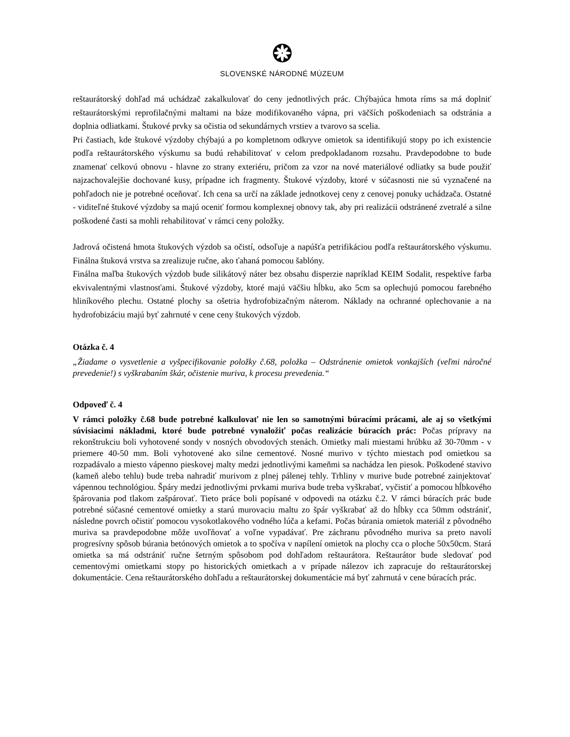SLOVENSKÉ NÁRODNÉ MÚZEUM
reštaurátorský dohľad má uchádzač zakalkulovať do ceny jednotlivých prác. Chýbajúca hmota ríms sa má doplniť reštaurátorskými reprofilačnými maltami na báze modifikovaného vápna, pri väčších poškodeniach sa odstránia a doplnia odliatkami. Štukové prvky sa očistia od sekundárnych vrstiev a tvarovo sa scelia.
Pri častiach, kde štukové výzdoby chýbajú a po kompletnom odkryve omietok sa identifikujú stopy po ich existencie podľa reštaurátorského výskumu sa budú rehabilitovať v celom predpokladanom rozsahu. Pravdepodobne to bude znamenať celkovú obnovu - hlavne zo strany exteriéru, pričom za vzor na nové materiálové odliatky sa bude použiť najzachovalejšie dochované kusy, prípadne ich fragmenty. Štukové výzdoby, ktoré v súčasnosti nie sú vyznačené na pohľadoch nie je potrebné oceňovať. Ich cena sa určí na základe jednotkovej ceny z cenovej ponuky uchádzača. Ostatné - viditeľné štukové výzdoby sa majú oceniť formou komplexnej obnovy tak, aby pri realizácii odstránené zvetralé a silne poškodené časti sa mohli rehabilitovať v rámci ceny položky.
Jadrová očistená hmota štukových výzdob sa očistí, odsoľuje a napúšťa petrifikáciou podľa reštaurátorského výskumu. Finálna štuková vrstva sa zrealizuje ručne, ako ťahaná pomocou šablóny.
Finálna maľba štukových výzdob bude silikátový náter bez obsahu disperzie napríklad KEIM Sodalit, respektíve farba ekvivalentnými vlastnosťami. Štukové výzdoby, ktoré majú väčšiu hĺbku, ako 5cm sa oplechujú pomocou farebného hliníkového plechu. Ostatné plochy sa ošetria hydrofobizačným náterom. Náklady na ochranné oplechovanie a na hydrofobizáciu majú byť zahrnuté v cene ceny štukových výzdob.
Otázka č. 4
„Žiadame o vysvetlenie a vyšpecifikovanie položky č.68, položka – Odstránenie omietok vonkajších (veľmi náročné prevedenie!) s vyškrabaním škár, očistenie muriva, k procesu prevedenia.“
Odpoveď č. 4
V rámci položky č.68 bude potrebné kalkulovať nie len so samotnými búracími prácami, ale aj so všetkými súvisiacimi nákladmi, ktoré bude potrebné vynaložiť počas realizácie búracích prác: Počas prípravy na rekonštrukciu boli vyhotovené sondy v nosných obvodových stenách. Omietky mali miestami hrúbku až 30-70mm - v priemere 40-50 mm. Boli vyhotovené ako silne cementové. Nosné murivo v týchto miestach pod omietkou sa rozpadávalo a miesto vápenno pieskovej malty medzi jednotlivými kameňmi sa nachádza len piesok. Poškodené stavivo (kameň alebo tehlu) bude treba nahradiť murivom z plnej pálenej tehly. Trhliny v murive bude potrebné zainjektovať vápennou technológiou. Špáry medzi jednotlivými prvkami muriva bude treba vyškrabať, vyčistiť a pomocou hĺbkového špárovania pod tlakom zašpárovať. Tieto práce boli popísané v odpovedi na otázku č.2. V rámci búracích prác bude potrebné súčasné cementové omietky a starú murovaciu maltu zo špár vyškrabať až do hĺbky cca 50mm odstrániť, následne povrch očistiť pomocou vysokotlakového vodného lúča a kefami. Počas búrania omietok materiál z pôvodného muriva sa pravdepodobne môže uvoľňovať a voľne vypadávať. Pre záchranu pôvodného muriva sa preto navolí progresívny spôsob búrania betónových omietok a to spočíva v napílení omietok na plochy cca o ploche 50x50cm. Stará omietka sa má odstrániť ručne šetrným spôsobom pod dohľadom reštaurátora. Reštaurátor bude sledovať pod cementovými omietkami stopy po historických omietkach a v prípade nálezov ich zapracuje do reštaurátorskej dokumentácie. Cena reštaurátorského dohľadu a reštaurátorskej dokumentácie má byť zahrnutá v cene búracích prác.